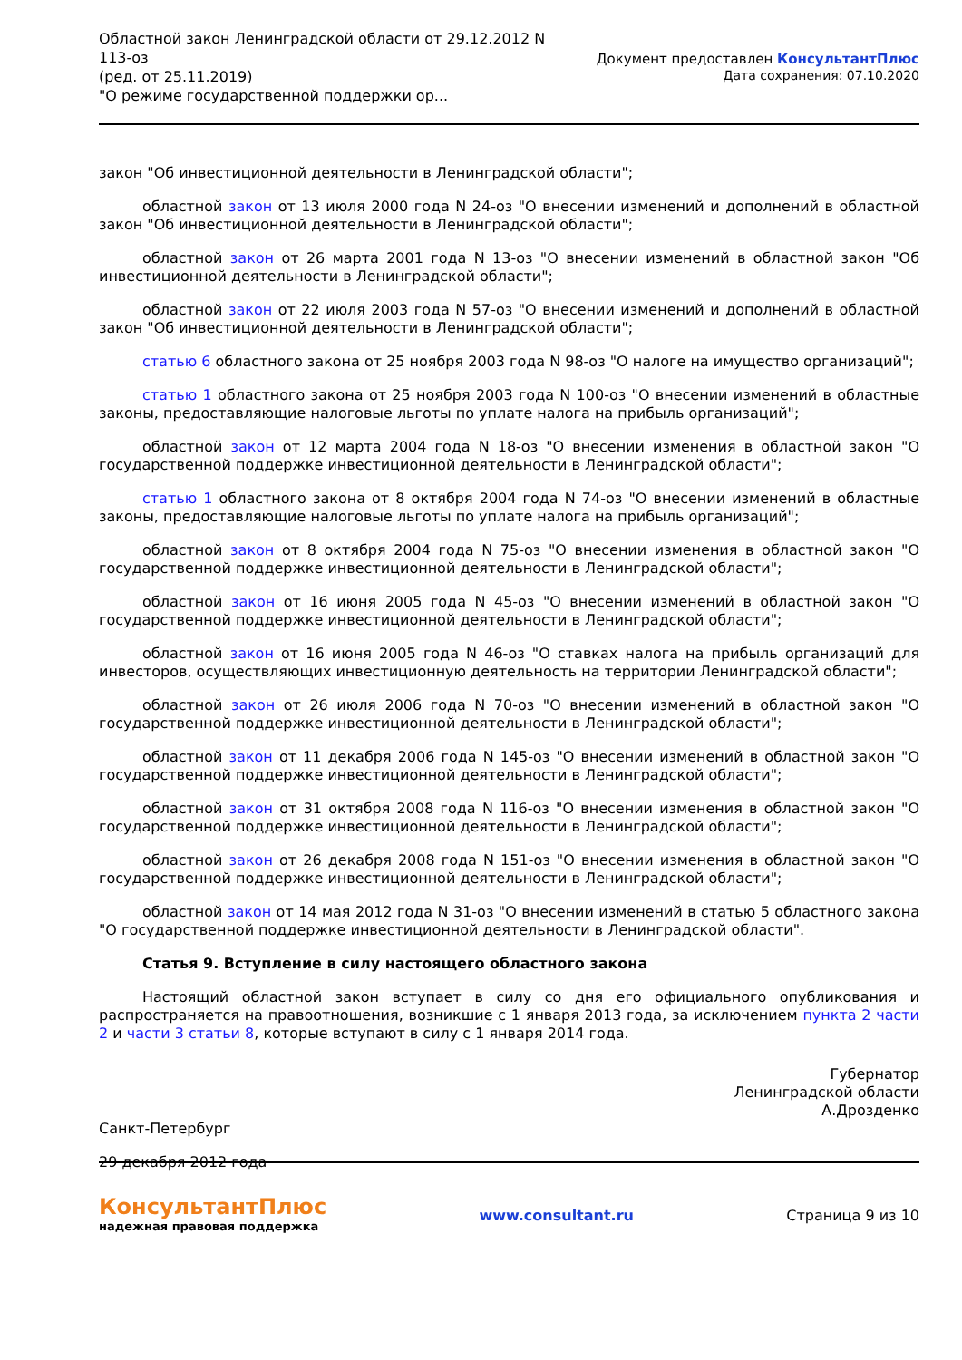Областной закон Ленинградской области от 29.12.2012 N
113-оз
(ред. от 25.11.2019)
"О режиме государственной поддержки ор...
Документ предоставлен КонсультантПлюс
Дата сохранения: 07.10.2020
закон "Об инвестиционной деятельности в Ленинградской области";
областной закон от 13 июля 2000 года N 24-оз "О внесении изменений и дополнений в областной закон "Об инвестиционной деятельности в Ленинградской области";
областной закон от 26 марта 2001 года N 13-оз "О внесении изменений в областной закон "Об инвестиционной деятельности в Ленинградской области";
областной закон от 22 июля 2003 года N 57-оз "О внесении изменений и дополнений в областной закон "Об инвестиционной деятельности в Ленинградской области";
статью 6 областного закона от 25 ноября 2003 года N 98-оз "О налоге на имущество организаций";
статью 1 областного закона от 25 ноября 2003 года N 100-оз "О внесении изменений в областные законы, предоставляющие налоговые льготы по уплате налога на прибыль организаций";
областной закон от 12 марта 2004 года N 18-оз "О внесении изменения в областной закон "О государственной поддержке инвестиционной деятельности в Ленинградской области";
статью 1 областного закона от 8 октября 2004 года N 74-оз "О внесении изменений в областные законы, предоставляющие налоговые льготы по уплате налога на прибыль организаций";
областной закон от 8 октября 2004 года N 75-оз "О внесении изменения в областной закон "О государственной поддержке инвестиционной деятельности в Ленинградской области";
областной закон от 16 июня 2005 года N 45-оз "О внесении изменений в областной закон "О государственной поддержке инвестиционной деятельности в Ленинградской области";
областной закон от 16 июня 2005 года N 46-оз "О ставках налога на прибыль организаций для инвесторов, осуществляющих инвестиционную деятельность на территории Ленинградской области";
областной закон от 26 июля 2006 года N 70-оз "О внесении изменений в областной закон "О государственной поддержке инвестиционной деятельности в Ленинградской области";
областной закон от 11 декабря 2006 года N 145-оз "О внесении изменений в областной закон "О государственной поддержке инвестиционной деятельности в Ленинградской области";
областной закон от 31 октября 2008 года N 116-оз "О внесении изменения в областной закон "О государственной поддержке инвестиционной деятельности в Ленинградской области";
областной закон от 26 декабря 2008 года N 151-оз "О внесении изменения в областной закон "О государственной поддержке инвестиционной деятельности в Ленинградской области";
областной закон от 14 мая 2012 года N 31-оз "О внесении изменений в статью 5 областного закона "О государственной поддержке инвестиционной деятельности в Ленинградской области".
Статья 9. Вступление в силу настоящего областного закона
Настоящий областной закон вступает в силу со дня его официального опубликования и распространяется на правоотношения, возникшие с 1 января 2013 года, за исключением пункта 2 части 2 и части 3 статьи 8, которые вступают в силу с 1 января 2014 года.
Губернатор
Ленинградской области
А.Дрозденко
Санкт-Петербург
29 декабря 2012 года
КонсультантПлюс
надежная правовая поддержка
www.consultant.ru Страница 9 из 10